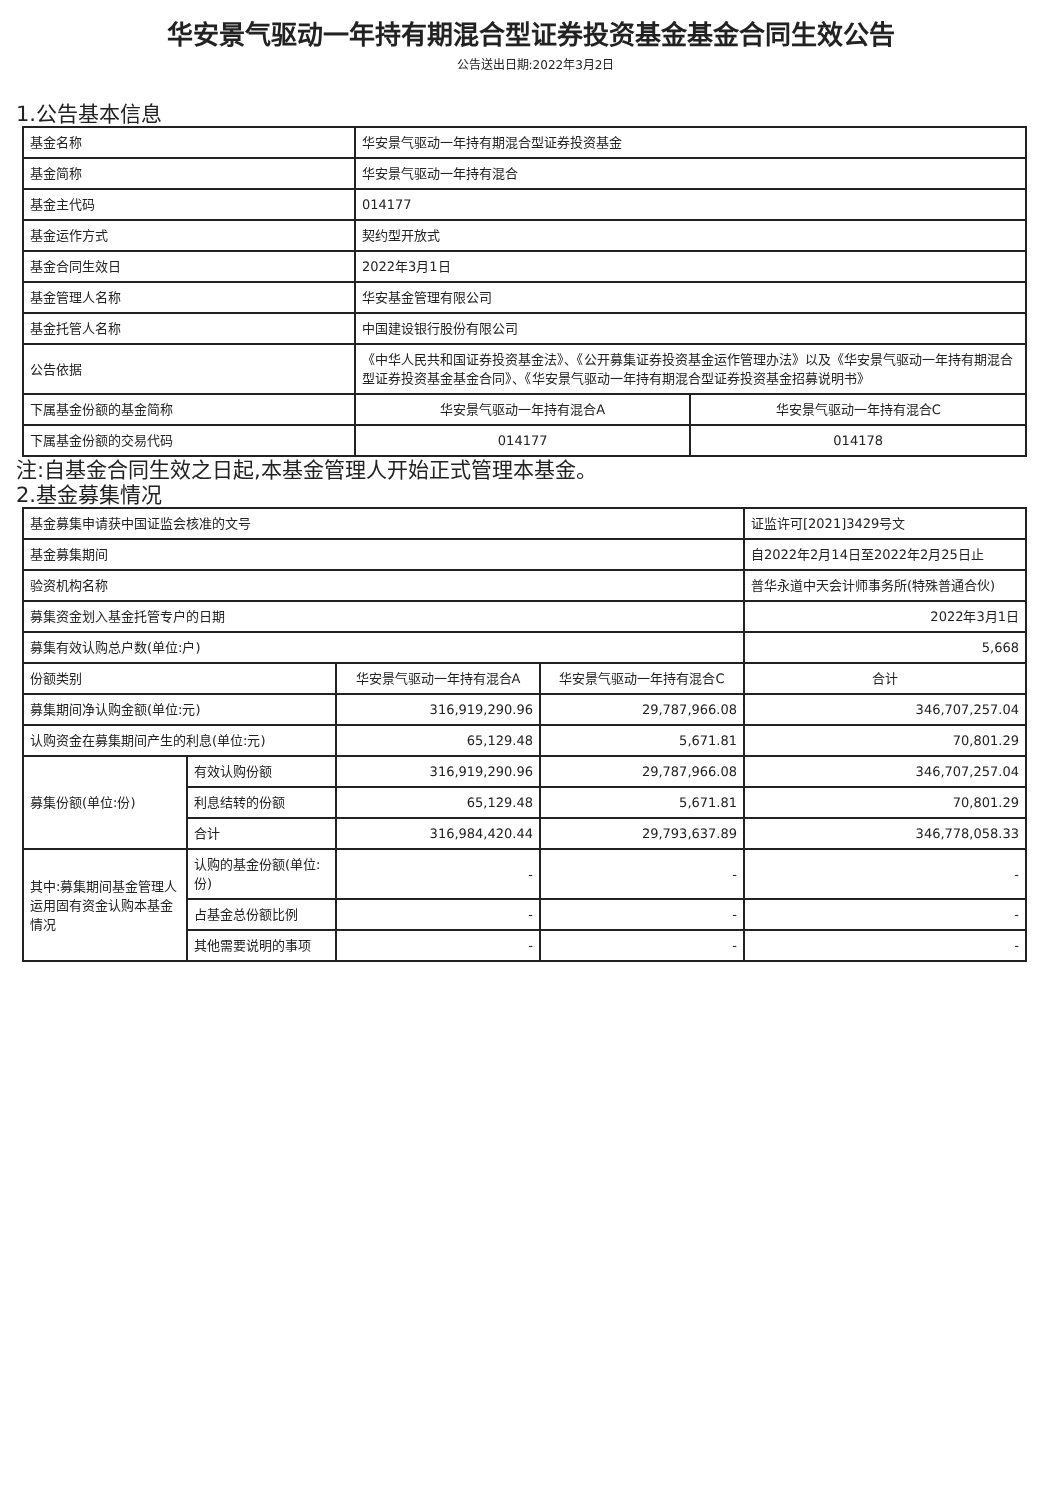华安景气驱动一年持有期混合型证券投资基金基金合同生效公告
公告送出日期:2022年3月2日
1.公告基本信息
| 基金名称 | 华安景气驱动一年持有期混合型证券投资基金 | |
| 基金简称 | 华安景气驱动一年持有混合 | |
| 基金主代码 | 014177 | |
| 基金运作方式 | 契约型开放式 | |
| 基金合同生效日 | 2022年3月1日 | |
| 基金管理人名称 | 华安基金管理有限公司 | |
| 基金托管人名称 | 中国建设银行股份有限公司 | |
| 公告依据 | 《中华人民共和国证券投资基金法》、《公开募集证券投资基金运作管理办法》以及《华安景气驱动一年持有期混合型证券投资基金基金合同》、《华安景气驱动一年持有期混合型证券投资基金招募说明书》 | |
| 下属基金份额的基金简称 | 华安景气驱动一年持有混合A | 华安景气驱动一年持有混合C |
| 下属基金份额的交易代码 | 014177 | 014178 |
注:自基金合同生效之日起,本基金管理人开始正式管理本基金。
2.基金募集情况
| 基金募集申请获中国证监会核准的文号 | | | | 证监许可[2021]3429号文 |
| 基金募集期间 | | | | 自2022年2月14日至2022年2月25日止 |
| 验资机构名称 | | | | 普华永道中天会计师事务所(特殊普通合伙) |
| 募集资金划入基金托管专户的日期 | | | | 2022年3月1日 |
| 募集有效认购总户数(单位:户) | | | | 5,668 |
| 份额类别 | | 华安景气驱动一年持有混合A | 华安景气驱动一年持有混合C | 合计 |
| 募集期间净认购金额(单位:元) | | 316,919,290.96 | 29,787,966.08 | 346,707,257.04 |
| 认购资金在募集期间产生的利息(单位:元) | | 65,129.48 | 5,671.81 | 70,801.29 |
| 募集份额(单位:份) | 有效认购份额 | 316,919,290.96 | 29,787,966.08 | 346,707,257.04 |
| | 利息结转的份额 | 65,129.48 | 5,671.81 | 70,801.29 |
| | 合计 | 316,984,420.44 | 29,793,637.89 | 346,778,058.33 |
| 其中:募集期间基金管理人运用固有资金认购本基金情况 | 认购的基金份额(单位:份) | - | - | - |
| | 占基金总份额比例 | - | - | - |
| | 其他需要说明的事项 | - | - | - |